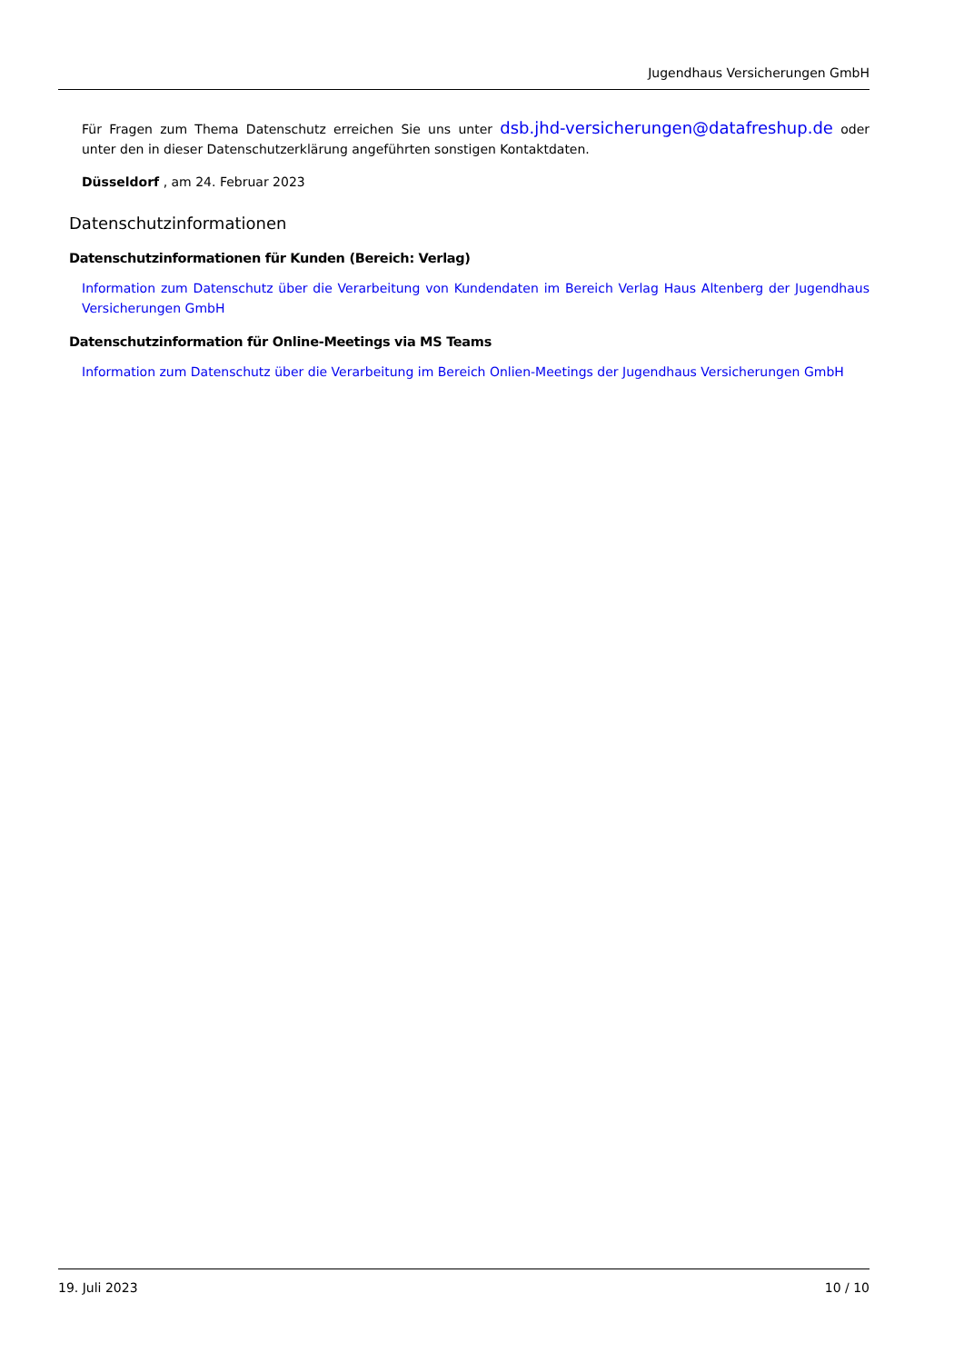Jugendhaus Versicherungen GmbH
Für Fragen zum Thema Datenschutz erreichen Sie uns unter dsb.jhd-versicherungen@datafreshup.de oder unter den in dieser Datenschutzerklärung angeführten sonstigen Kontaktdaten.
Düsseldorf , am 24. Februar 2023
Datenschutzinformationen
Datenschutzinformationen für Kunden (Bereich: Verlag)
Information zum Datenschutz über die Verarbeitung von Kundendaten im Bereich Verlag Haus Altenberg der Jugendhaus Versicherungen GmbH
Datenschutzinformation für Online-Meetings via MS Teams
Information zum Datenschutz über die Verarbeitung im Bereich Onlien-Meetings der Jugendhaus Versicherungen GmbH
19. Juli 2023 10 / 10